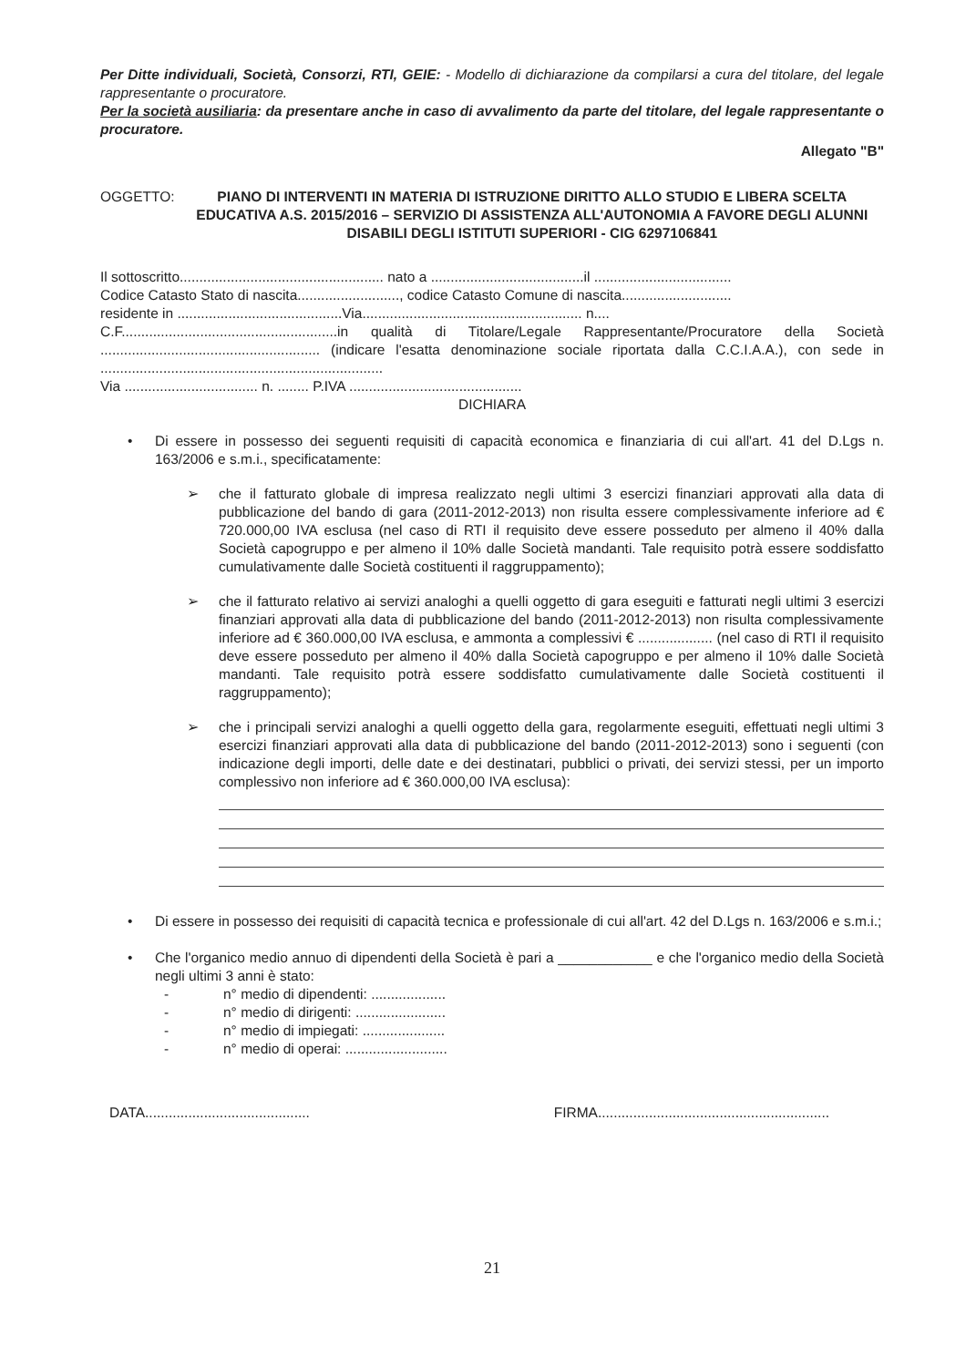Per Ditte individuali, Società, Consorzi, RTI, GEIE: - Modello di dichiarazione da compilarsi a cura del titolare, del legale rappresentante o procuratore.
Per la società ausiliaria: da presentare anche in caso di avvalimento da parte del titolare, del legale rappresentante o procuratore.
Allegato "B"
OGGETTO: PIANO DI INTERVENTI IN MATERIA DI ISTRUZIONE DIRITTO ALLO STUDIO E LIBERA SCELTA EDUCATIVA A.S. 2015/2016 – SERVIZIO DI ASSISTENZA ALL'AUTONOMIA A FAVORE DEGLI ALUNNI DISABILI DEGLI ISTITUTI SUPERIORI - CIG 6297106841
Il sottoscritto.................................................... nato a .......................................il ...................................
Codice Catasto Stato di nascita.........................., codice Catasto Comune di nascita............................
residente in ..........................................Via........................................................ n....
C.F.......................................................in qualità di Titolare/Legale Rappresentante/Procuratore della Società ........................................................ (indicare l'esatta denominazione sociale riportata dalla C.C.I.A.A.), con sede in ........................................................................
Via .................................. n. ........ P.IVA ............................................
DICHIARA
• Di essere in possesso dei seguenti requisiti di capacità economica e finanziaria di cui all'art. 41 del D.Lgs n. 163/2006 e s.m.i., specificatamente:
➢ che il fatturato globale di impresa realizzato negli ultimi 3 esercizi finanziari approvati alla data di pubblicazione del bando di gara (2011-2012-2013) non risulta essere complessivamente inferiore ad € 720.000,00 IVA esclusa (nel caso di RTI il requisito deve essere posseduto per almeno il 40% dalla Società capogruppo e per almeno il 10% dalle Società mandanti. Tale requisito potrà essere soddisfatto cumulativamente dalle Società costituenti il raggruppamento);
➢ che il fatturato relativo ai servizi analoghi a quelli oggetto di gara eseguiti e fatturati negli ultimi 3 esercizi finanziari approvati alla data di pubblicazione del bando (2011-2012-2013) non risulta complessivamente inferiore ad € 360.000,00 IVA esclusa, e ammonta a complessivi € ................... (nel caso di RTI il requisito deve essere posseduto per almeno il 40% dalla Società capogruppo e per almeno il 10% dalle Società mandanti. Tale requisito potrà essere soddisfatto cumulativamente dalle Società costituenti il raggruppamento);
➢ che i principali servizi analoghi a quelli oggetto della gara, regolarmente eseguiti, effettuati negli ultimi 3 esercizi finanziari approvati alla data di pubblicazione del bando (2011-2012-2013) sono i seguenti (con indicazione degli importi, delle date e dei destinatari, pubblici o privati, dei servizi stessi, per un importo complessivo non inferiore ad € 360.000,00 IVA esclusa):
• Di essere in possesso dei requisiti di capacità tecnica e professionale di cui all'art. 42 del D.Lgs n. 163/2006 e s.m.i.;
• Che l'organico medio annuo di dipendenti della Società è pari a ____________ e che l'organico medio della Società negli ultimi 3 anni è stato:
- n° medio di dipendenti: ...................
- n° medio di dirigenti: .......................
- n° medio di impiegati: .....................
- n° medio di operai: ..........................
DATA.......................................... FIRMA...........................................................
21